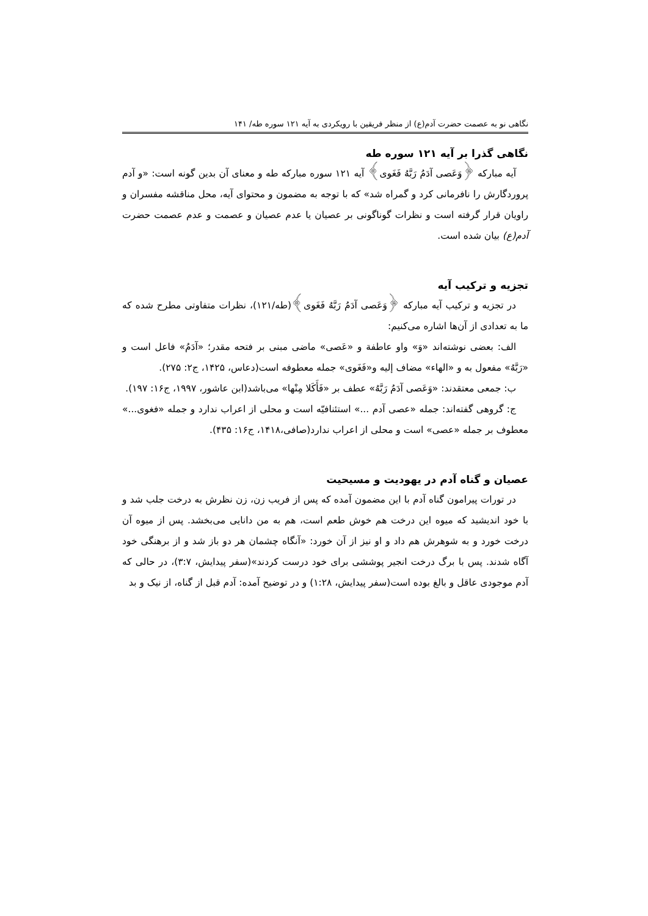نگاهی نو به عصمت حضرت آدم(ع) از منظر فریقین با رویکردی به آیه ۱۲۱ سوره طه/ ۱۴۱
نگاهی گذرا بر آیه ۱۲۱ سوره طه
آیه مبارکه ﴿وَعَصی آدَمُ رَبَّهُ فَغَوی﴾ آیه ۱۲۱ سوره مبارکه طه و معنای آن بدین گونه است: «و آدم پروردگارش را نافرمانی کرد و گمراه شد» که با توجه به مضمون و محتوای آیه، محل مناقشه مفسران و راویان قرار گرفته است و نظرات گوناگونی بر عصیان یا عدم عصیان و عصمت و عدم عصمت حضرت آدم(ع) بیان شده است.
تجزیه و ترکیب آیه
در تجزیه و ترکیب آیه مبارکه ﴿وَعَصی آدَمُ رَبَّهُ فَغَوی﴾(طه/۱۲۱)، نظرات متفاوتی مطرح شده که ما به تعدادی از آن‌ها اشاره می‌کنیم:
الف: بعضی نوشته‌اند «وَ» واو عاطفة و «عَصی» ماضی مبنی بر فتحه مقدر؛ «آدَمُ» فاعل است و «رَبَّهُ» مفعول به و «الهاء» مضاف إلیه و«فَغَوی» جمله معطوفه است(دعاس، ۱۴۲۵، ج۲: ۲۷۵).
ب: جمعی معتقدند: «وَعَصی آدَمُ رَبَّهُ» عطف بر «فَأَكَلا مِنْها» می‌باشد(ابن عاشور، ۱۹۹۷، ج۱۶: ۱۹۷).
ج: گروهی گفته‌اند: جمله «عصی آدم ...» استئنافیّه است و محلی از اعراب ندارد و جمله «فغوی...» معطوف بر جمله «عصی» است و محلی از اعراب ندارد(صافی،۱۴۱۸، ج۱۶: ۴۳۵).
عصیان و گناه آدم در یهودیت و مسیحیت
در تورات پیرامون گناه آدم با این مضمون آمده که پس از فریب زن، زن نظرش به درخت جلب شد و با خود اندیشید که میوه این درخت هم خوش طعم است، هم به من دانایی می‌بخشد. پس از میوه آن درخت خورد و به شوهرش هم داد و او نیز از آن خورد: «آنگاه چشمان هر دو باز شد و از برهنگی خود آگاه شدند. پس با برگ درخت انجیر پوششی برای خود درست کردند»(سفر پیدایش، ۳:۷)، در حالی که آدم موجودی عاقل و بالغ بوده است(سفر پیدایش، ۱:۲۸) و در توضیح آمده: آدم قبل از گناه، از نیک و بد